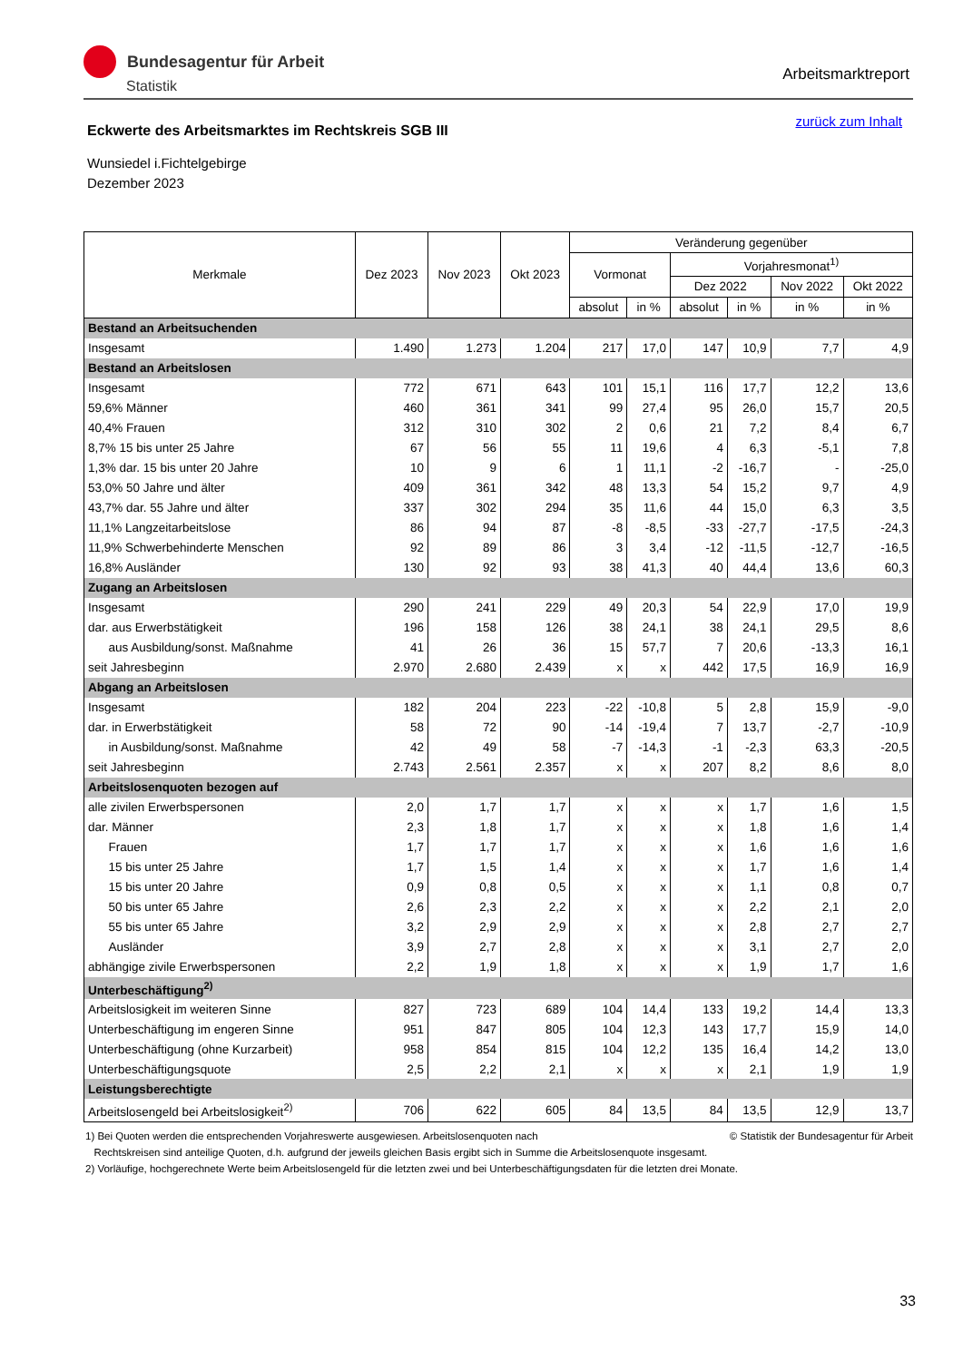Bundesagentur für Arbeit
Statistik
Arbeitsmarktreport
zurück zum Inhalt
Eckwerte des Arbeitsmarktes im Rechtskreis SGB III
Wunsiedel i.Fichtelgebirge
Dezember 2023
| Merkmale | Dez 2023 | Nov 2023 | Okt 2023 | Veränderung gegenüber | | | | | |
| --- | --- | --- | --- | --- | --- | --- | --- | --- | --- |
| | | | | Vormonat | | Vorjahresmonat<sup>1)</sup> | | | |
| | | | | | | Dez 2022 | | Nov 2022 | Okt 2022 |
| | | | | absolut | in % | absolut | in % | in % | in % |
| Bestand an Arbeitsuchenden | | | | | | | | | |
| Insgesamt | 1.490 | 1.273 | 1.204 | 217 | 17,0 | 147 | 10,9 | 7,7 | 4,9 |
| Bestand an Arbeitslosen | | | | | | | | | |
| Insgesamt | 772 | 671 | 643 | 101 | 15,1 | 116 | 17,7 | 12,2 | 13,6 |
| 59,6% Männer | 460 | 361 | 341 | 99 | 27,4 | 95 | 26,0 | 15,7 | 20,5 |
| 40,4% Frauen | 312 | 310 | 302 | 2 | 0,6 | 21 | 7,2 | 8,4 | 6,7 |
| 8,7% 15 bis unter 25 Jahre | 67 | 56 | 55 | 11 | 19,6 | 4 | 6,3 | -5,1 | 7,8 |
| 1,3% dar. 15 bis unter 20 Jahre | 10 | 9 | 6 | 1 | 11,1 | -2 | -16,7 | - | -25,0 |
| 53,0% 50 Jahre und älter | 409 | 361 | 342 | 48 | 13,3 | 54 | 15,2 | 9,7 | 4,9 |
| 43,7% dar. 55 Jahre und älter | 337 | 302 | 294 | 35 | 11,6 | 44 | 15,0 | 6,3 | 3,5 |
| 11,1% Langzeitarbeitslose | 86 | 94 | 87 | -8 | -8,5 | -33 | -27,7 | -17,5 | -24,3 |
| 11,9% Schwerbehinderte Menschen | 92 | 89 | 86 | 3 | 3,4 | -12 | -11,5 | -12,7 | -16,5 |
| 16,8% Ausländer | 130 | 92 | 93 | 38 | 41,3 | 40 | 44,4 | 13,6 | 60,3 |
| Zugang an Arbeitslosen | | | | | | | | | |
| Insgesamt | 290 | 241 | 229 | 49 | 20,3 | 54 | 22,9 | 17,0 | 19,9 |
| dar. aus Erwerbstätigkeit | 196 | 158 | 126 | 38 | 24,1 | 38 | 24,1 | 29,5 | 8,6 |
| aus Ausbildung/sonst. Maßnahme | 41 | 26 | 36 | 15 | 57,7 | 7 | 20,6 | -13,3 | 16,1 |
| seit Jahresbeginn | 2.970 | 2.680 | 2.439 | x | x | 442 | 17,5 | 16,9 | 16,9 |
| Abgang an Arbeitslosen | | | | | | | | | |
| Insgesamt | 182 | 204 | 223 | -22 | -10,8 | 5 | 2,8 | 15,9 | -9,0 |
| dar. in Erwerbstätigkeit | 58 | 72 | 90 | -14 | -19,4 | 7 | 13,7 | -2,7 | -10,9 |
| in Ausbildung/sonst. Maßnahme | 42 | 49 | 58 | -7 | -14,3 | -1 | -2,3 | 63,3 | -20,5 |
| seit Jahresbeginn | 2.743 | 2.561 | 2.357 | x | x | 207 | 8,2 | 8,6 | 8,0 |
| Arbeitslosenquoten bezogen auf | | | | | | | | | |
| alle zivilen Erwerbspersonen | 2,0 | 1,7 | 1,7 | x | x | x | 1,7 | 1,6 | 1,5 |
| dar. Männer | 2,3 | 1,8 | 1,7 | x | x | x | 1,8 | 1,6 | 1,4 |
| Frauen | 1,7 | 1,7 | 1,7 | x | x | x | 1,6 | 1,6 | 1,6 |
| 15 bis unter 25 Jahre | 1,7 | 1,5 | 1,4 | x | x | x | 1,7 | 1,6 | 1,4 |
| 15 bis unter 20 Jahre | 0,9 | 0,8 | 0,5 | x | x | x | 1,1 | 0,8 | 0,7 |
| 50 bis unter 65 Jahre | 2,6 | 2,3 | 2,2 | x | x | x | 2,2 | 2,1 | 2,0 |
| 55 bis unter 65 Jahre | 3,2 | 2,9 | 2,9 | x | x | x | 2,8 | 2,7 | 2,7 |
| Ausländer | 3,9 | 2,7 | 2,8 | x | x | x | 3,1 | 2,7 | 2,0 |
| abhängige zivile Erwerbspersonen | 2,2 | 1,9 | 1,8 | x | x | x | 1,9 | 1,7 | 1,6 |
| Unterbeschäftigung<sup>2)</sup> | | | | | | | | | |
| Arbeitslosigkeit im weiteren Sinne | 827 | 723 | 689 | 104 | 14,4 | 133 | 19,2 | 14,4 | 13,3 |
| Unterbeschäftigung im engeren Sinne | 951 | 847 | 805 | 104 | 12,3 | 143 | 17,7 | 15,9 | 14,0 |
| Unterbeschäftigung (ohne Kurzarbeit) | 958 | 854 | 815 | 104 | 12,2 | 135 | 16,4 | 14,2 | 13,0 |
| Unterbeschäftigungsquote | 2,5 | 2,2 | 2,1 | x | x | x | 2,1 | 1,9 | 1,9 |
| Leistungsberechtigte | | | | | | | | | |
| Arbeitslosengeld bei Arbeitslosigkeit<sup>2)</sup> | 706 | 622 | 605 | 84 | 13,5 | 84 | 13,5 | 12,9 | 13,7 |
© Statistik der Bundesagentur für Arbeit 1) Bei Quoten werden die entsprechenden Vorjahreswerte ausgewiesen. Arbeitslosenquoten nach
Rechtskreisen sind anteilige Quoten, d.h. aufgrund der jeweils gleichen Basis ergibt sich in Summe die Arbeitslosenquote insgesamt.
2) Vorläufige, hochgerechnete Werte beim Arbeitslosengeld für die letzten zwei und bei Unterbeschäftigungsdaten für die letzten drei Monate.
33